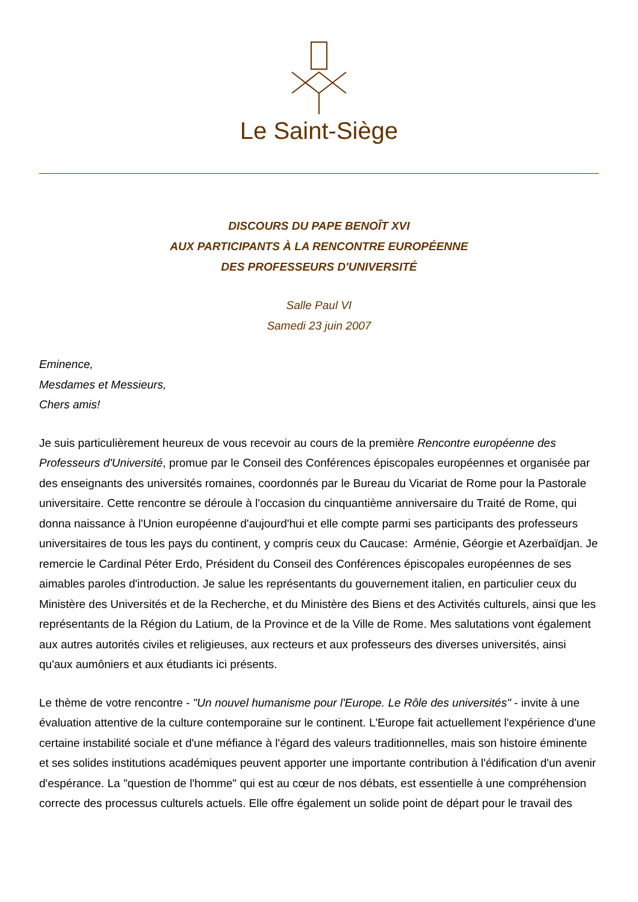Le Saint-Siège
DISCOURS DU PAPE BENOÎT XVI
AUX PARTICIPANTS À LA RENCONTRE EUROPÉENNE
DES PROFESSEURS D'UNIVERSITÉ
Salle Paul VI
Samedi 23 juin 2007
Eminence,
Mesdames et Messieurs,
Chers amis!
Je suis particulièrement heureux de vous recevoir au cours de la première Rencontre européenne des Professeurs d'Université, promue par le Conseil des Conférences épiscopales européennes et organisée par des enseignants des universités romaines, coordonnés par le Bureau du Vicariat de Rome pour la Pastorale universitaire. Cette rencontre se déroule à l'occasion du cinquantième anniversaire du Traité de Rome, qui donna naissance à l'Union européenne d'aujourd'hui et elle compte parmi ses participants des professeurs universitaires de tous les pays du continent, y compris ceux du Caucase: Arménie, Géorgie et Azerbaïdjan. Je remercie le Cardinal Péter Erdo, Président du Conseil des Conférences épiscopales européennes de ses aimables paroles d'introduction. Je salue les représentants du gouvernement italien, en particulier ceux du Ministère des Universités et de la Recherche, et du Ministère des Biens et des Activités culturels, ainsi que les représentants de la Région du Latium, de la Province et de la Ville de Rome. Mes salutations vont également aux autres autorités civiles et religieuses, aux recteurs et aux professeurs des diverses universités, ainsi qu'aux aumôniers et aux étudiants ici présents.
Le thème de votre rencontre - "Un nouvel humanisme pour l'Europe. Le Rôle des universités" - invite à une évaluation attentive de la culture contemporaine sur le continent. L'Europe fait actuellement l'expérience d'une certaine instabilité sociale et d'une méfiance à l'égard des valeurs traditionnelles, mais son histoire éminente et ses solides institutions académiques peuvent apporter une importante contribution à l'édification d'un avenir d'espérance. La "question de l'homme" qui est au cœur de nos débats, est essentielle à une compréhension correcte des processus culturels actuels. Elle offre également un solide point de départ pour le travail des